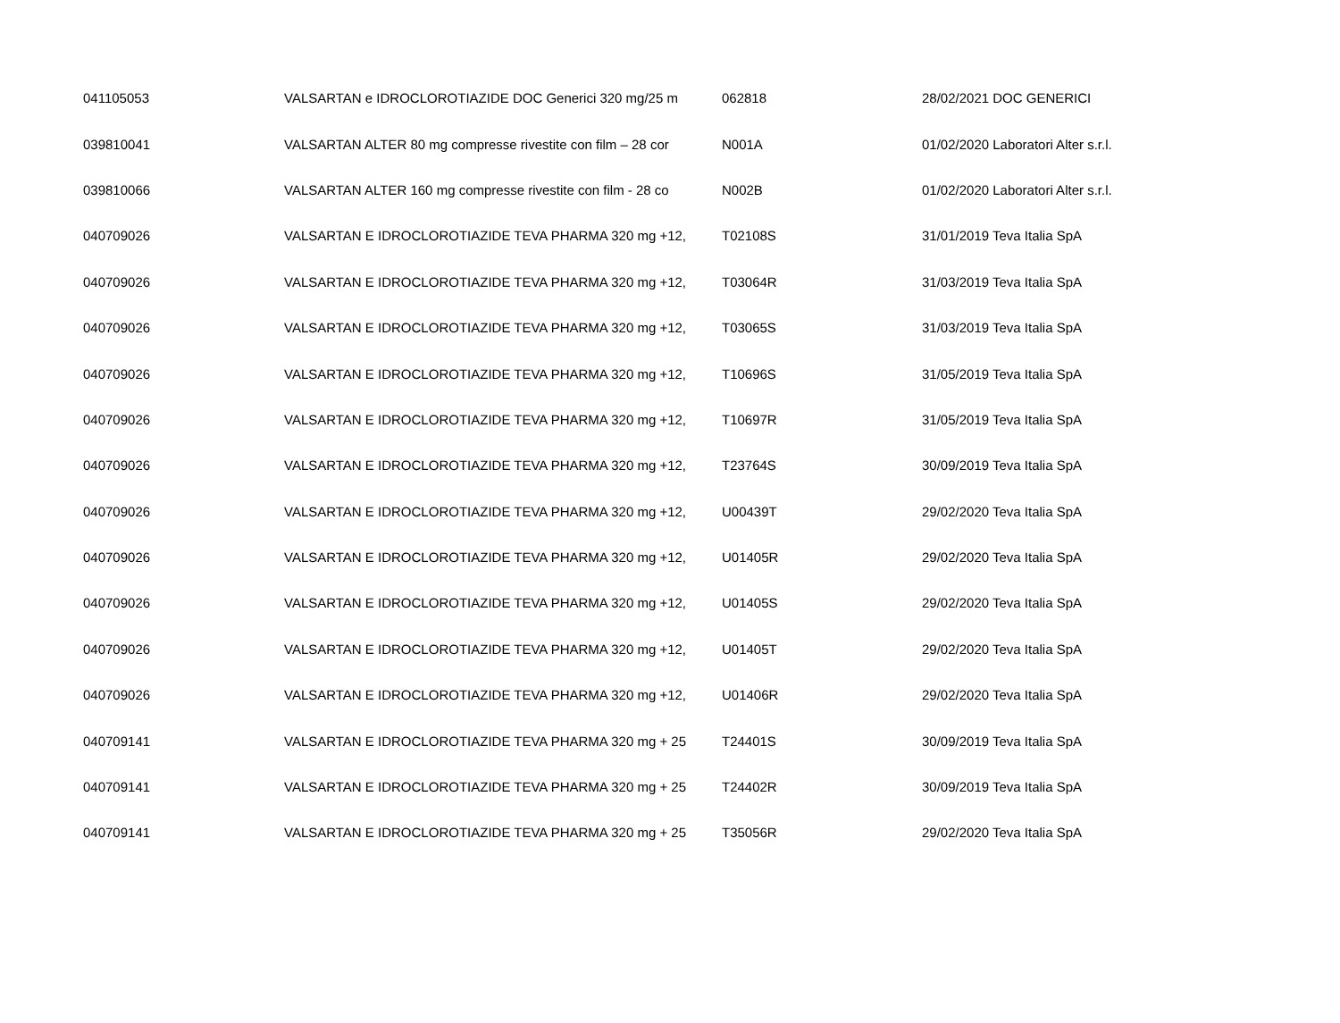| 041105053 | VALSARTAN e IDROCLOROTIAZIDE DOC Generici 320 mg/25 m | 062818 | 28/02/2021 DOC GENERICI |
| 039810041 | VALSARTAN ALTER 80 mg compresse rivestite con film – 28 cor | N001A | 01/02/2020 Laboratori Alter s.r.l. |
| 039810066 | VALSARTAN ALTER 160 mg compresse rivestite con film - 28 co | N002B | 01/02/2020 Laboratori Alter s.r.l. |
| 040709026 | VALSARTAN E IDROCLOROTIAZIDE TEVA PHARMA 320 mg +12, | T02108S | 31/01/2019 Teva Italia SpA |
| 040709026 | VALSARTAN E IDROCLOROTIAZIDE TEVA PHARMA 320 mg +12, | T03064R | 31/03/2019 Teva Italia SpA |
| 040709026 | VALSARTAN E IDROCLOROTIAZIDE TEVA PHARMA 320 mg +12, | T03065S | 31/03/2019 Teva Italia SpA |
| 040709026 | VALSARTAN E IDROCLOROTIAZIDE TEVA PHARMA 320 mg +12, | T10696S | 31/05/2019 Teva Italia SpA |
| 040709026 | VALSARTAN E IDROCLOROTIAZIDE TEVA PHARMA 320 mg +12, | T10697R | 31/05/2019 Teva Italia SpA |
| 040709026 | VALSARTAN E IDROCLOROTIAZIDE TEVA PHARMA 320 mg +12, | T23764S | 30/09/2019 Teva Italia SpA |
| 040709026 | VALSARTAN E IDROCLOROTIAZIDE TEVA PHARMA 320 mg +12, | U00439T | 29/02/2020 Teva Italia SpA |
| 040709026 | VALSARTAN E IDROCLOROTIAZIDE TEVA PHARMA 320 mg +12, | U01405R | 29/02/2020 Teva Italia SpA |
| 040709026 | VALSARTAN E IDROCLOROTIAZIDE TEVA PHARMA 320 mg +12, | U01405S | 29/02/2020 Teva Italia SpA |
| 040709026 | VALSARTAN E IDROCLOROTIAZIDE TEVA PHARMA 320 mg +12, | U01405T | 29/02/2020 Teva Italia SpA |
| 040709026 | VALSARTAN E IDROCLOROTIAZIDE TEVA PHARMA 320 mg +12, | U01406R | 29/02/2020 Teva Italia SpA |
| 040709141 | VALSARTAN E IDROCLOROTIAZIDE TEVA PHARMA 320 mg + 25 | T24401S | 30/09/2019 Teva Italia SpA |
| 040709141 | VALSARTAN E IDROCLOROTIAZIDE TEVA PHARMA 320 mg + 25 | T24402R | 30/09/2019 Teva Italia SpA |
| 040709141 | VALSARTAN E IDROCLOROTIAZIDE TEVA PHARMA 320 mg + 25 | T35056R | 29/02/2020 Teva Italia SpA |